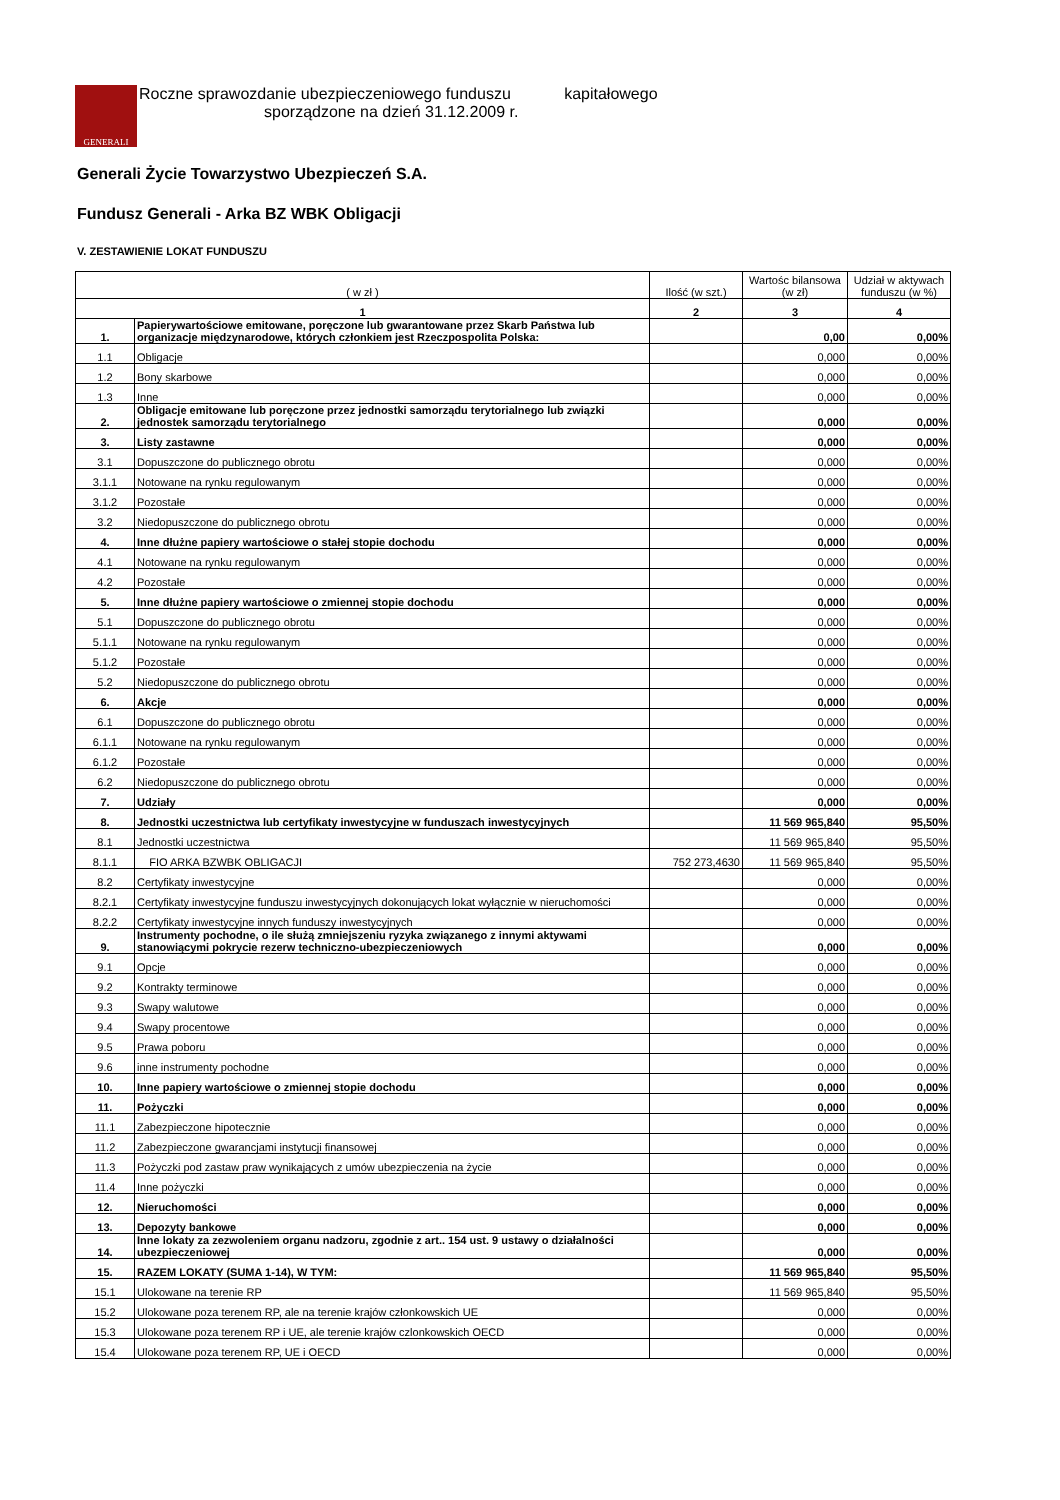GENERALI
Roczne sprawozdanie ubezpieczeniowego funduszu kapitałowego
sporządzone na dzień 31.12.2009 r.
Generali Życie Towarzystwo Ubezpieczeń S.A.
Fundusz Generali - Arka BZ WBK Obligacji
V. ZESTAWIENIE LOKAT FUNDUSZU
| ( w zł ) | | Ilość (w szt.) | Wartośc bilansowa (w zł) | Udział w aktywach funduszu (w %) |
| --- | --- | --- | --- | --- |
| 1 | | 2 | 3 | 4 |
| 1. | Papierywartościowe emitowane, poręczone lub gwarantowane przez Skarb Państwa lub organizacje międzynarodowe, których członkiem jest Rzeczpospolita Polska: | | 0,00 | 0,00% |
| 1.1 | Obligacje | | 0,000 | 0,00% |
| 1.2 | Bony skarbowe | | 0,000 | 0,00% |
| 1.3 | Inne | | 0,000 | 0,00% |
| 2. | Obligacje emitowane lub poręczone przez jednostki samorządu terytorialnego lub związki jednostek samorządu terytorialnego | | 0,000 | 0,00% |
| 3. | Listy zastawne | | 0,000 | 0,00% |
| 3.1 | Dopuszczone do publicznego obrotu | | 0,000 | 0,00% |
| 3.1.1 | Notowane na rynku regulowanym | | 0,000 | 0,00% |
| 3.1.2 | Pozostałe | | 0,000 | 0,00% |
| 3.2 | Niedopuszczone do publicznego obrotu | | 0,000 | 0,00% |
| 4. | Inne dłużne papiery wartościowe o stałej stopie dochodu | | 0,000 | 0,00% |
| 4.1 | Notowane na rynku regulowanym | | 0,000 | 0,00% |
| 4.2 | Pozostałe | | 0,000 | 0,00% |
| 5. | Inne dłużne papiery wartościowe o zmiennej stopie dochodu | | 0,000 | 0,00% |
| 5.1 | Dopuszczone do publicznego obrotu | | 0,000 | 0,00% |
| 5.1.1 | Notowane na rynku regulowanym | | 0,000 | 0,00% |
| 5.1.2 | Pozostałe | | 0,000 | 0,00% |
| 5.2 | Niedopuszczone do publicznego obrotu | | 0,000 | 0,00% |
| 6. | Akcje | | 0,000 | 0,00% |
| 6.1 | Dopuszczone do publicznego obrotu | | 0,000 | 0,00% |
| 6.1.1 | Notowane na rynku regulowanym | | 0,000 | 0,00% |
| 6.1.2 | Pozostałe | | 0,000 | 0,00% |
| 6.2 | Niedopuszczone do publicznego obrotu | | 0,000 | 0,00% |
| 7. | Udziały | | 0,000 | 0,00% |
| 8. | Jednostki uczestnictwa lub certyfikaty inwestycyjne w funduszach inwestycyjnych | | 11 569 965,840 | 95,50% |
| 8.1 | Jednostki uczestnictwa | | 11 569 965,840 | 95,50% |
| 8.1.1 | FIO ARKA BZWBK OBLIGACJI | 752 273,4630 | 11 569 965,840 | 95,50% |
| 8.2 | Certyfikaty inwestycyjne | | 0,000 | 0,00% |
| 8.2.1 | Certyfikaty inwestycyjne funduszu inwestycyjnych dokonujących lokat wyłącznie w nieruchomości | | 0,000 | 0,00% |
| 8.2.2 | Certyfikaty inwestycyjne innych funduszy inwestycyjnych | | 0,000 | 0,00% |
| 9. | Instrumenty pochodne, o ile służą zmniejszeniu ryzyka związanego z innymi aktywami stanowiącymi pokrycie rezerw techniczno-ubezpieczeniowych | | 0,000 | 0,00% |
| 9.1 | Opcje | | 0,000 | 0,00% |
| 9.2 | Kontrakty terminowe | | 0,000 | 0,00% |
| 9.3 | Swapy walutowe | | 0,000 | 0,00% |
| 9.4 | Swapy procentowe | | 0,000 | 0,00% |
| 9.5 | Prawa poboru | | 0,000 | 0,00% |
| 9.6 | inne instrumenty pochodne | | 0,000 | 0,00% |
| 10. | Inne papiery wartościowe o zmiennej stopie dochodu | | 0,000 | 0,00% |
| 11. | Pożyczki | | 0,000 | 0,00% |
| 11.1 | Zabezpieczone hipotecznie | | 0,000 | 0,00% |
| 11.2 | Zabezpieczone gwarancjami instytucji finansowej | | 0,000 | 0,00% |
| 11.3 | Pożyczki pod zastaw praw wynikających z umów ubezpieczenia na życie | | 0,000 | 0,00% |
| 11.4 | Inne pożyczki | | 0,000 | 0,00% |
| 12. | Nieruchomości | | 0,000 | 0,00% |
| 13. | Depozyty bankowe | | 0,000 | 0,00% |
| 14. | Inne lokaty za zezwoleniem organu nadzoru, zgodnie z art.. 154 ust. 9 ustawy o działalności ubezpieczeniowej | | 0,000 | 0,00% |
| 15. | RAZEM LOKATY (SUMA 1-14), W TYM: | | 11 569 965,840 | 95,50% |
| 15.1 | Ulokowane na terenie RP | | 11 569 965,840 | 95,50% |
| 15.2 | Ulokowane poza terenem RP, ale na terenie krajów członkowskich UE | | 0,000 | 0,00% |
| 15.3 | Ulokowane poza terenem RP i UE, ale terenie krajów czlonkowskich OECD | | 0,000 | 0,00% |
| 15.4 | Ulokowane poza terenem RP, UE i OECD | | 0,000 | 0,00% |